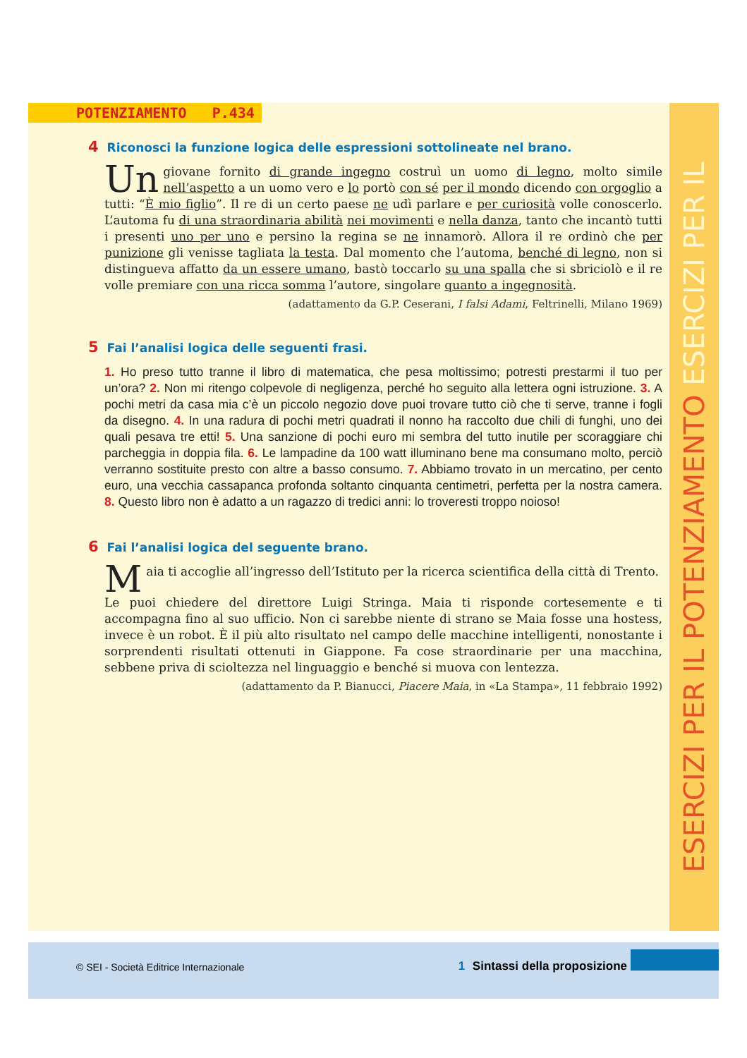ESERCIZI PER IL POTENZIAMENTO ESERCIZI PER IL
POTENZIAMENTO P.434
4 Riconosci la funzione logica delle espressioni sottolineate nel brano.
Un giovane fornito di grande ingegno costruì un uomo di legno, molto simile nell’aspetto a un uomo vero e lo portò con sé per il mondo dicendo con orgoglio a tutti: “È mio figlio”. Il re di un certo paese ne udì parlare e per curiosità volle conoscerlo. L’automa fu di una straordinaria abilità nei movimenti e nella danza, tanto che incantò tutti i presenti uno per uno e persino la regina se ne innamorò. Allora il re ordinò che per punizione gli venisse tagliata la testa. Dal momento che l’automa, benché di legno, non si distingueva affatto da un essere umano, bastò toccarlo su una spalla che si sbriciolò e il re volle premiare con una ricca somma l’autore, singolare quanto a ingegnosità.
(adattamento da G.P. Ceserani, I falsi Adami, Feltrinelli, Milano 1969)
5 Fai l’analisi logica delle seguenti frasi.
1. Ho preso tutto tranne il libro di matematica, che pesa moltissimo; potresti prestarmi il tuo per un’ora? 2. Non mi ritengo colpevole di negligenza, perché ho seguito alla lettera ogni istruzione. 3. A pochi metri da casa mia c’è un piccolo negozio dove puoi trovare tutto ciò che ti serve, tranne i fogli da disegno. 4. In una radura di pochi metri quadrati il nonno ha raccolto due chili di funghi, uno dei quali pesava tre etti! 5. Una sanzione di pochi euro mi sembra del tutto inutile per scoraggiare chi parcheggia in doppia fila. 6. Le lampadine da 100 watt illuminano bene ma consumano molto, perciò verranno sostituite presto con altre a basso consumo. 7. Abbiamo trovato in un mercatino, per cento euro, una vecchia cassapanca profonda soltanto cinquanta centimetri, perfetta per la nostra camera. 8. Questo libro non è adatto a un ragazzo di tredici anni: lo troveresti troppo noioso!
6 Fai l’analisi logica del seguente brano.
Maia ti accoglie all’ingresso dell’Istituto per la ricerca scientifica della città di Trento.
Le puoi chiedere del direttore Luigi Stringa. Maia ti risponde cortesemente e ti accompagna fino al suo ufficio. Non ci sarebbe niente di strano se Maia fosse una hostess, invece è un robot. È il più alto risultato nel campo delle macchine intelligenti, nonostante i sorprendenti risultati ottenuti in Giappone. Fa cose straordinarie per una macchina, sebbene priva di scioltezza nel linguaggio e benché si muova con lentezza.
(adattamento da P. Bianucci, Piacere Maia, in «La Stampa», 11 febbraio 1992)
© SEI - Società Editrice Internazionale
1 Sintassi della proposizione